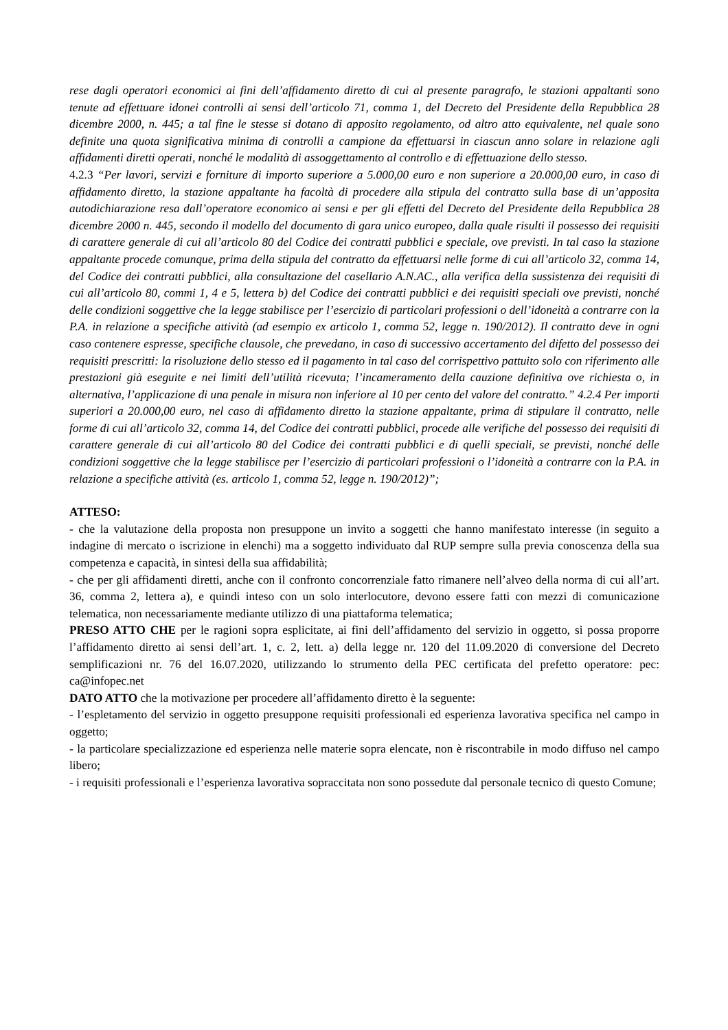rese dagli operatori economici ai fini dell’affidamento diretto di cui al presente paragrafo, le stazioni appaltanti sono tenute ad effettuare idonei controlli ai sensi dell’articolo 71, comma 1, del Decreto del Presidente della Repubblica 28 dicembre 2000, n. 445; a tal fine le stesse si dotano di apposito regolamento, od altro atto equivalente, nel quale sono definite una quota significativa minima di controlli a campione da effettuarsi in ciascun anno solare in relazione agli affidamenti diretti operati, nonché le modalità di assoggettamento al controllo e di effettuazione dello stesso.
4.2.3 “Per lavori, servizi e forniture di importo superiore a 5.000,00 euro e non superiore a 20.000,00 euro, in caso di affidamento diretto, la stazione appaltante ha facoltà di procedere alla stipula del contratto sulla base di un’apposita autodichiarazione resa dall’operatore economico ai sensi e per gli effetti del Decreto del Presidente della Repubblica 28 dicembre 2000 n. 445, secondo il modello del documento di gara unico europeo, dalla quale risulti il possesso dei requisiti di carattere generale di cui all’articolo 80 del Codice dei contratti pubblici e speciale, ove previsti. In tal caso la stazione appaltante procede comunque, prima della stipula del contratto da effettuarsi nelle forme di cui all’articolo 32, comma 14, del Codice dei contratti pubblici, alla consultazione del casellario A.N.AC., alla verifica della sussistenza dei requisiti di cui all’articolo 80, commi 1, 4 e 5, lettera b) del Codice dei contratti pubblici e dei requisiti speciali ove previsti, nonché delle condizioni soggettive che la legge stabilisce per l’esercizio di particolari professioni o dell’idoneità a contrarre con la P.A. in relazione a specifiche attività (ad esempio ex articolo 1, comma 52, legge n. 190/2012). Il contratto deve in ogni caso contenere espresse, specifiche clausole, che prevedano, in caso di successivo accertamento del difetto del possesso dei requisiti prescritti: la risoluzione dello stesso ed il pagamento in tal caso del corrispettivo pattuito solo con riferimento alle prestazioni già eseguite e nei limiti dell’utilità ricevuta; l’incameramento della cauzione definitiva ove richiesta o, in alternativa, l’applicazione di una penale in misura non inferiore al 10 per cento del valore del contratto.” 4.2.4 Per importi superiori a 20.000,00 euro, nel caso di affidamento diretto la stazione appaltante, prima di stipulare il contratto, nelle forme di cui all’articolo 32, comma 14, del Codice dei contratti pubblici, procede alle verifiche del possesso dei requisiti di carattere generale di cui all’articolo 80 del Codice dei contratti pubblici e di quelli speciali, se previsti, nonché delle condizioni soggettive che la legge stabilisce per l’esercizio di particolari professioni o l’idoneità a contrarre con la P.A. in relazione a specifiche attività (es. articolo 1, comma 52, legge n. 190/2012)”;
ATTESO:
- che la valutazione della proposta non presuppone un invito a soggetti che hanno manifestato interesse (in seguito a indagine di mercato o iscrizione in elenchi) ma a soggetto individuato dal RUP sempre sulla previa conoscenza della sua competenza e capacità, in sintesi della sua affidabilità;
- che per gli affidamenti diretti, anche con il confronto concorrenziale fatto rimanere nell’alveo della norma di cui all’art. 36, comma 2, lettera a), e quindi inteso con un solo interlocutore, devono essere fatti con mezzi di comunicazione telematica, non necessariamente mediante utilizzo di una piattaforma telematica;
PRESO ATTO CHE per le ragioni sopra esplicitate, ai fini dell’affidamento del servizio in oggetto, si possa proporre l’affidamento diretto ai sensi dell’art. 1, c. 2, lett. a) della legge nr. 120 del 11.09.2020 di conversione del Decreto semplificazioni nr. 76 del 16.07.2020, utilizzando lo strumento della PEC certificata del prefetto operatore: pec: ca@infopec.net
DATO ATTO che la motivazione per procedere all’affidamento diretto è la seguente:
- l’espletamento del servizio in oggetto presuppone requisiti professionali ed esperienza lavorativa specifica nel campo in oggetto;
- la particolare specializzazione ed esperienza nelle materie sopra elencate, non è riscontrabile in modo diffuso nel campo libero;
- i requisiti professionali e l’esperienza lavorativa sopraccitata non sono possedute dal personale tecnico di questo Comune;